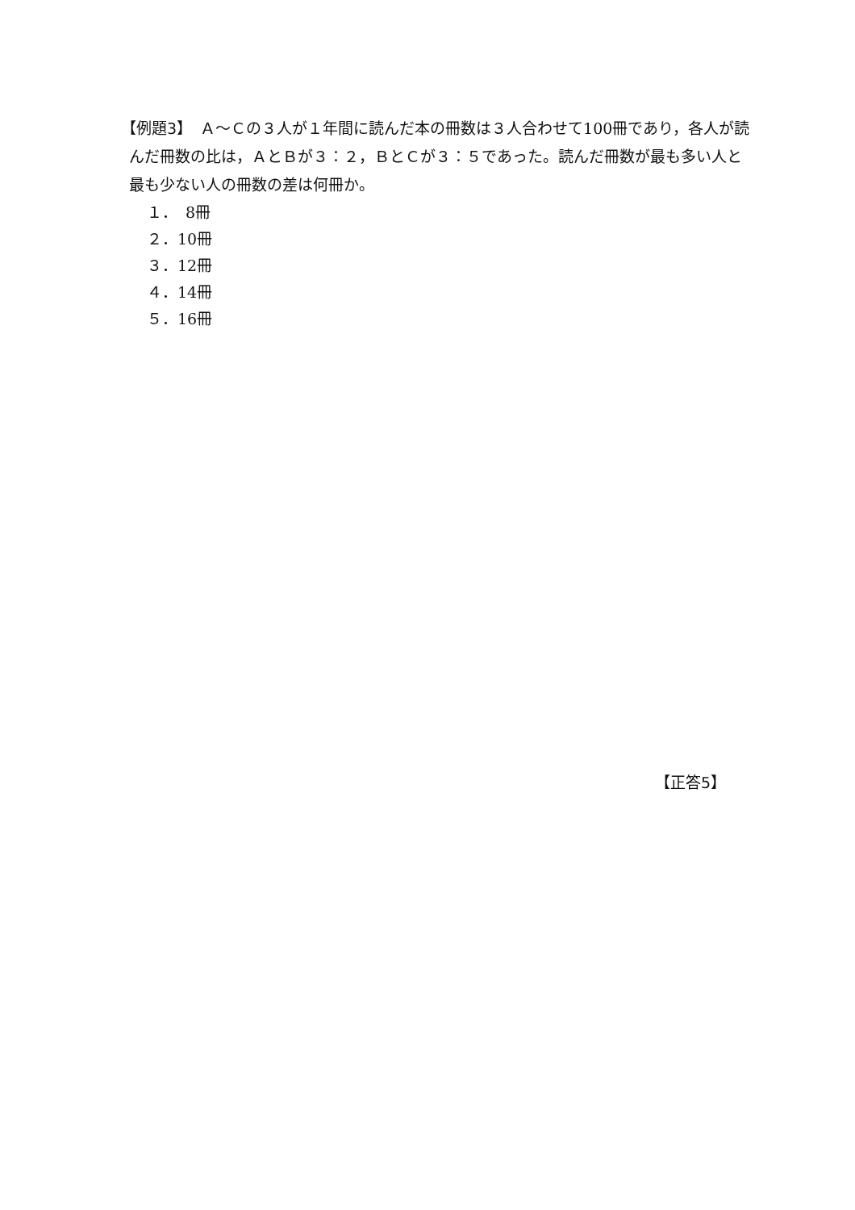【例題3】　Ａ～Ｃの３人が１年間に読んだ本の冊数は３人合わせて100冊であり，各人が読んだ冊数の比は，ＡとＢが３：２，ＢとＣが３：５であった。読んだ冊数が最も多い人と最も少ない人の冊数の差は何冊か。
１．　8冊
２．10冊
３．12冊
４．14冊
５．16冊
【正答5】